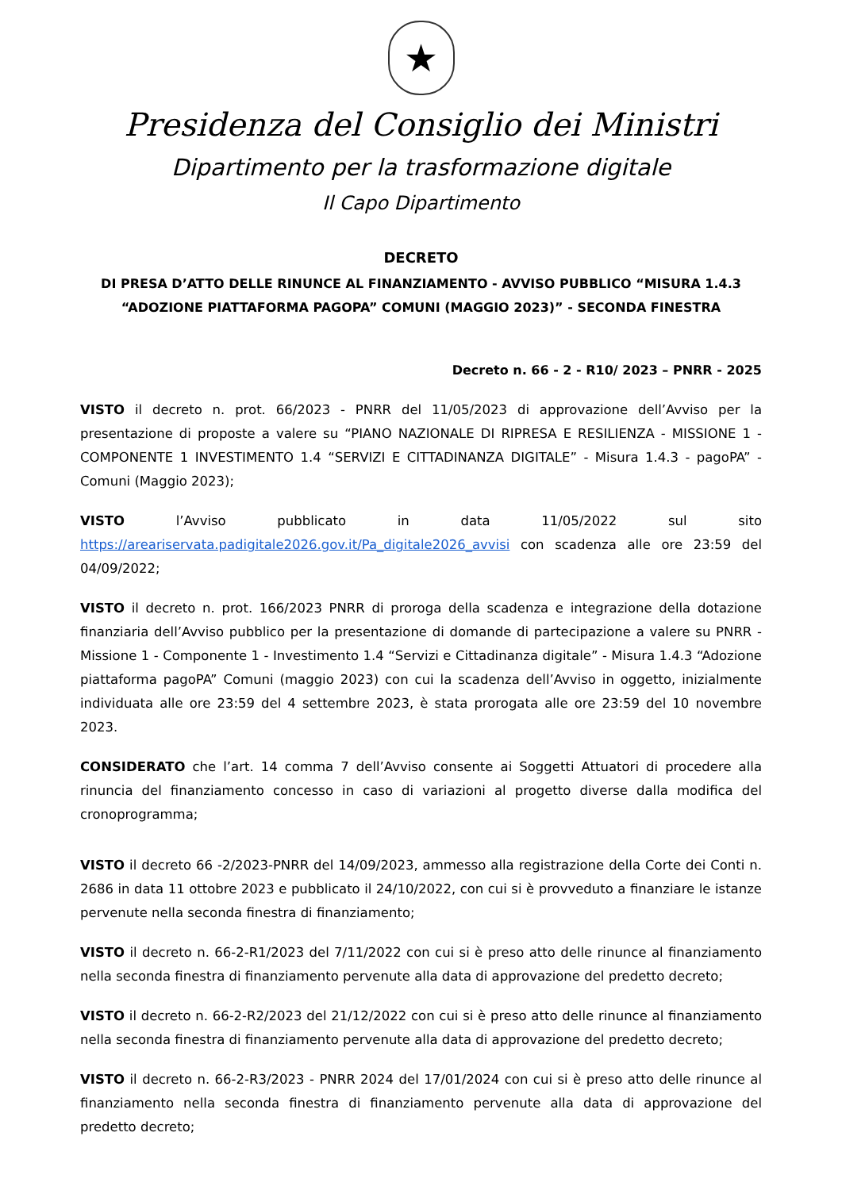★
Presidenza del Consiglio dei Ministri
Dipartimento per la trasformazione digitale
Il Capo Dipartimento
DECRETO
DI PRESA D’ATTO DELLE RINUNCE AL FINANZIAMENTO - AVVISO PUBBLICO “MISURA 1.4.3
“ADOZIONE PIATTAFORMA PAGOPA” COMUNI (MAGGIO 2023)” - SECONDA FINESTRA
Decreto n. 66 - 2 - R10/ 2023 – PNRR - 2025
VISTO il decreto n. prot. 66/2023 - PNRR del 11/05/2023 di approvazione dell’Avviso per la presentazione di proposte a valere su “PIANO NAZIONALE DI RIPRESA E RESILIENZA - MISSIONE 1 - COMPONENTE 1 INVESTIMENTO 1.4 “SERVIZI E CITTADINANZA DIGITALE” - Misura 1.4.3 - pagoPA” - Comuni (Maggio 2023);
VISTO l’Avviso pubblicato in data 11/05/2022 sul sito https://areariservata.padigitale2026.gov.it/Pa_digitale2026_avvisi con scadenza alle ore 23:59 del 04/09/2022;
VISTO il decreto n. prot. 166/2023 PNRR di proroga della scadenza e integrazione della dotazione finanziaria dell’Avviso pubblico per la presentazione di domande di partecipazione a valere su PNRR - Missione 1 - Componente 1 - Investimento 1.4 “Servizi e Cittadinanza digitale” - Misura 1.4.3 “Adozione piattaforma pagoPA” Comuni (maggio 2023) con cui la scadenza dell’Avviso in oggetto, inizialmente individuata alle ore 23:59 del 4 settembre 2023, è stata prorogata alle ore 23:59 del 10 novembre 2023.
CONSIDERATO che l’art. 14 comma 7 dell’Avviso consente ai Soggetti Attuatori di procedere alla rinuncia del finanziamento concesso in caso di variazioni al progetto diverse dalla modifica del cronoprogramma;
VISTO il decreto 66 -2/2023-PNRR del 14/09/2023, ammesso alla registrazione della Corte dei Conti n. 2686 in data 11 ottobre 2023 e pubblicato il 24/10/2022, con cui si è provveduto a finanziare le istanze pervenute nella seconda finestra di finanziamento;
VISTO il decreto n. 66-2-R1/2023 del 7/11/2022 con cui si è preso atto delle rinunce al finanziamento nella seconda finestra di finanziamento pervenute alla data di approvazione del predetto decreto;
VISTO il decreto n. 66-2-R2/2023 del 21/12/2022 con cui si è preso atto delle rinunce al finanziamento nella seconda finestra di finanziamento pervenute alla data di approvazione del predetto decreto;
VISTO il decreto n. 66-2-R3/2023 - PNRR 2024 del 17/01/2024 con cui si è preso atto delle rinunce al finanziamento nella seconda finestra di finanziamento pervenute alla data di approvazione del predetto decreto;